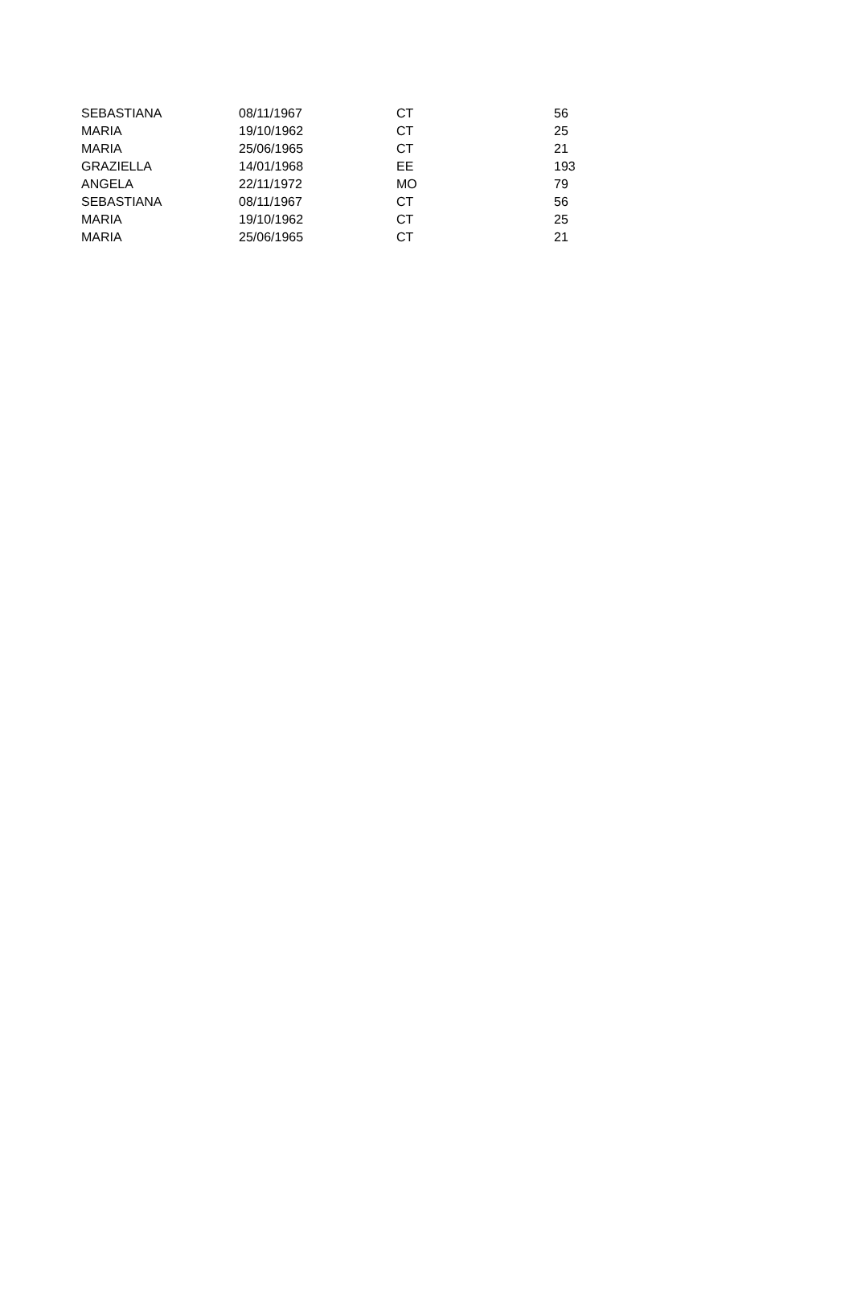| SEBASTIANA | 08/11/1967 | CT | 56 |
| MARIA | 19/10/1962 | CT | 25 |
| MARIA | 25/06/1965 | CT | 21 |
| GRAZIELLA | 14/01/1968 | EE | 193 |
| ANGELA | 22/11/1972 | MO | 79 |
| SEBASTIANA | 08/11/1967 | CT | 56 |
| MARIA | 19/10/1962 | CT | 25 |
| MARIA | 25/06/1965 | CT | 21 |